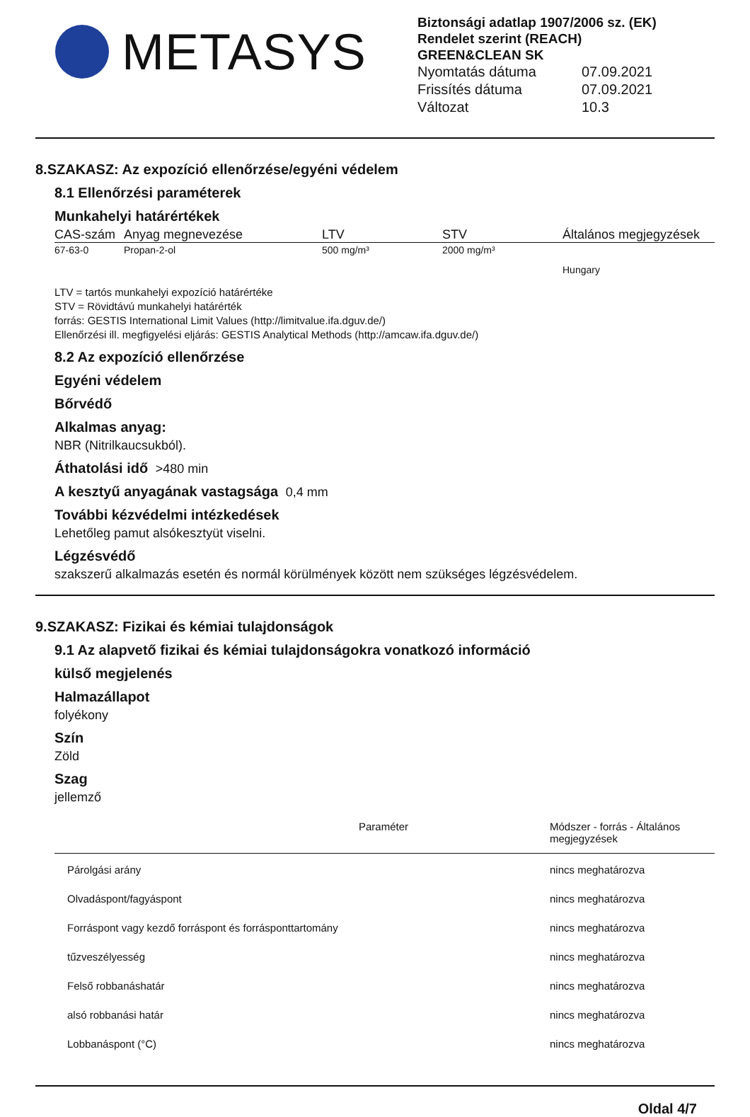METASYS
Biztonsági adatlap 1907/2006 sz. (EK) Rendelet szerint (REACH)
GREEN&CLEAN SK
| Nyomtatás dátuma | 07.09.2021 |
| Frissítés dátuma | 07.09.2021 |
| Változat | 10.3 |
8.SZAKASZ: Az expozíció ellenőrzése/egyéni védelem
8.1 Ellenőrzési paraméterek
Munkahelyi határértékek
| CAS-szám | Anyag megnevezése | LTV | STV | Általános megjegyzések |
| --- | --- | --- | --- | --- |
| 67-63-0 | Propan-2-ol | 500 mg/m³ | 2000 mg/m³ | Hungary |
LTV = tartós munkahelyi expozíció határértéke
STV = Rövidtávú munkahelyi határérték
forrás: GESTIS International Limit Values (http://limitvalue.ifa.dguv.de/)
Ellenőrzési ill. megfigyelési eljárás: GESTIS Analytical Methods (http://amcaw.ifa.dguv.de/)
8.2 Az expozíció ellenőrzése
Egyéni védelem
Bőrvédő
Alkalmas anyag:
NBR (Nitrilkaucsukból).
Áthatolási idő >480 min
A kesztyű anyagának vastagsága 0,4 mm
További kézvédelmi intézkedések
Lehetőleg pamut alsókesztyüt viselni.
Légzésvédő
szakszerű alkalmazás esetén és normál körülmények között nem szükséges légzésvédelem.
9.SZAKASZ: Fizikai és kémiai tulajdonságok
9.1 Az alapvető fizikai és kémiai tulajdonságokra vonatkozó információ
külső megjelenés
Halmazállapot
folyékony
Szín
Zöld
Szag
jellemző
| | Paraméter | Módszer - forrás - Általános megjegyzések |
| --- | --- | --- |
| Párolgási arány | | nincs meghatározva |
| Olvadáspont/fagyáspont | | nincs meghatározva |
| Forráspont vagy kezdő forráspont és forrásponttartomány | | nincs meghatározva |
| tűzveszélyesség | | nincs meghatározva |
| Felső robbanáshatár | | nincs meghatározva |
| alsó robbanási határ | | nincs meghatározva |
| Lobbanáspont (°C) | | nincs meghatározva |
Oldal 4/7